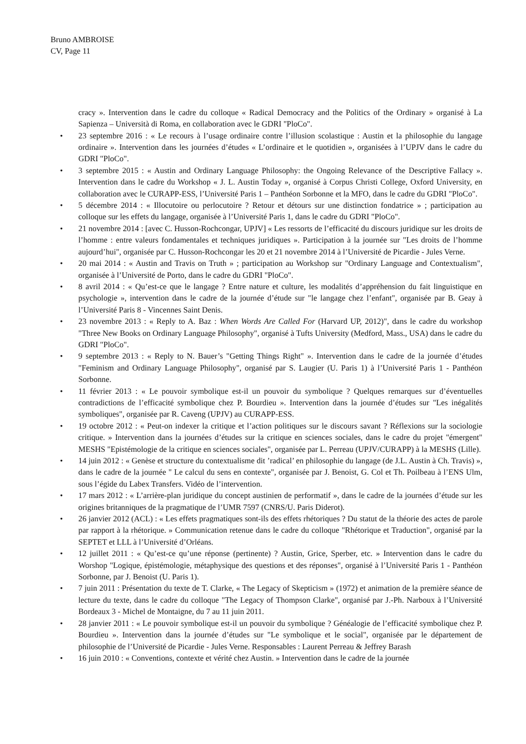Bruno AMBROISE
CV, Page 11
cracy ». Intervention dans le cadre du colloque « Radical Democracy and the Politics of the Ordinary » organisé à La Sapienza – Università di Roma, en collaboration avec le GDRI "PloCo".
• 23 septembre 2016 : « Le recours à l’usage ordinaire contre l’illusion scolastique : Austin et la philosophie du langage ordinaire ». Intervention dans les journées d’études « L’ordinaire et le quotidien », organisées à l’UPJV dans le cadre du GDRI "PloCo".
• 3 septembre 2015 : « Austin and Ordinary Language Philosophy: the Ongoing Relevance of the Descriptive Fallacy ». Intervention dans le cadre du Workshop « J. L. Austin Today », organisé à Corpus Christi College, Oxford University, en collaboration avec le CURAPP-ESS, l’Université Paris 1 – Panthéon Sorbonne et la MFO, dans le cadre du GDRI "PloCo".
• 5 décembre 2014 : « Illocutoire ou perlocutoire ? Retour et détours sur une distinction fondatrice » ; participation au colloque sur les effets du langage, organisée à l’Université Paris 1, dans le cadre du GDRI "PloCo".
• 21 novembre 2014 : [avec C. Husson-Rochcongar, UPJV] « Les ressorts de l’efficacité du discours juridique sur les droits de l’homme : entre valeurs fondamentales et techniques juridiques ». Participation à la journée sur "Les droits de l’homme aujourd’hui", organisée par C. Husson-Rochcongar les 20 et 21 novembre 2014 à l’Université de Picardie - Jules Verne.
• 20 mai 2014 : « Austin and Travis on Truth » ; participation au Workshop sur "Ordinary Language and Contextualism", organisée à l’Université de Porto, dans le cadre du GDRI "PloCo".
• 8 avril 2014 : « Qu’est-ce que le langage ? Entre nature et culture, les modalités d’appréhension du fait linguistique en psychologie », intervention dans le cadre de la journée d’étude sur "le langage chez l’enfant", organisée par B. Geay à l’Université Paris 8 - Vincennes Saint Denis.
• 23 novembre 2013 : « Reply to A. Baz : When Words Are Called For (Harvard UP, 2012)", dans le cadre du workshop "Three New Books on Ordinary Language Philosophy", organisé à Tufts University (Medford, Mass., USA) dans le cadre du GDRI "PloCo".
• 9 septembre 2013 : « Reply to N. Bauer’s "Getting Things Right" ». Intervention dans le cadre de la journée d’études "Feminism and Ordinary Language Philosophy", organisé par S. Laugier (U. Paris 1) à l’Université Paris 1 - Panthéon Sorbonne.
• 11 février 2013 : « Le pouvoir symbolique est-il un pouvoir du symbolique ? Quelques remarques sur d’éventuelles contradictions de l’efficacité symbolique chez P. Bourdieu ». Intervention dans la journée d’études sur "Les inégalités symboliques", organisée par R. Caveng (UPJV) au CURAPP-ESS.
• 19 octobre 2012 : « Peut-on indexer la critique et l’action politiques sur le discours savant ? Réflexions sur la sociologie critique. » Intervention dans la journées d’études sur la critique en sciences sociales, dans le cadre du projet "émergent" MESHS "Epistémologie de la critique en sciences sociales", organisée par L. Perreau (UPJV/CURAPP) à la MESHS (Lille).
• 14 juin 2012 : « Genèse et structure du contextualisme dit ’radical’ en philosophie du langage (de J.L. Austin à Ch. Travis) », dans le cadre de la journée " Le calcul du sens en contexte", organisée par J. Benoist, G. Col et Th. Poilbeau à l’ENS Ulm, sous l’égide du Labex Transfers. Vidéo de l’intervention.
• 17 mars 2012 : « L’arrière-plan juridique du concept austinien de performatif », dans le cadre de la journées d’étude sur les origines britanniques de la pragmatique de l’UMR 7597 (CNRS/U. Paris Diderot).
• 26 janvier 2012 (ACL) : « Les effets pragmatiques sont-ils des effets rhétoriques ? Du statut de la théorie des actes de parole par rapport à la rhétorique. » Communication retenue dans le cadre du colloque "Rhétorique et Traduction", organisé par la SEPTET et LLL à l’Université d’Orléans.
• 12 juillet 2011 : « Qu’est-ce qu’une réponse (pertinente) ? Austin, Grice, Sperber, etc. » Intervention dans le cadre du Worshop "Logique, épistémologie, métaphysique des questions et des réponses", organisé à l’Université Paris 1 - Panthéon Sorbonne, par J. Benoist (U. Paris 1).
• 7 juin 2011 : Présentation du texte de T. Clarke, « The Legacy of Skepticism » (1972) et animation de la première séance de lecture du texte, dans le cadre du colloque "The Legacy of Thompson Clarke", organisé par J.-Ph. Narboux à l’Université Bordeaux 3 - Michel de Montaigne, du 7 au 11 juin 2011.
• 28 janvier 2011 : « Le pouvoir symbolique est-il un pouvoir du symbolique ? Généalogie de l’efficacité symbolique chez P. Bourdieu ». Intervention dans la journée d’études sur "Le symbolique et le social", organisée par le département de philosophie de l’Université de Picardie - Jules Verne. Responsables : Laurent Perreau & Jeffrey Barash
• 16 juin 2010 : « Conventions, contexte et vérité chez Austin. » Intervention dans le cadre de la journée